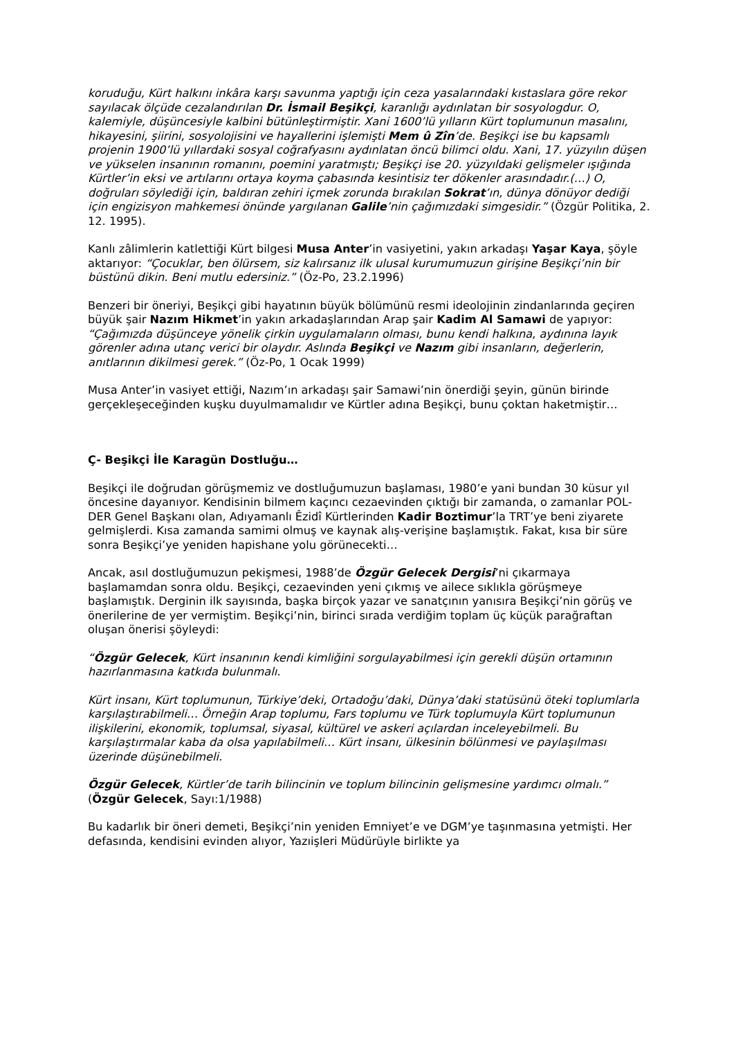koruduğu, Kürt halkını inkâra karşı savunma yaptığı için ceza yasalarındaki kıstaslara göre rekor sayılacak ölçüde cezalandırılan Dr. İsmail Beşikçi, karanlığı aydınlatan bir sosyologdur. O, kalemiyle, düşüncesiyle kalbini bütünleştirmiştir. Xani 1600’lü yılların Kürt toplumunun masalını, hikayesini, şiirini, sosyolojisini ve hayallerini işlemişti Mem û Zîn’de. Beşikçi ise bu kapsamlı projenin 1900’lü yıllardaki sosyal coğrafyasını aydınlatan öncü bilimci oldu. Xani, 17. yüzyılın düşen ve yükselen insanının romanını, poemini yaratmıştı; Beşikçi ise 20. yüzyıldaki gelişmeler ışığında Kürtler’in eksi ve artılarını ortaya koyma çabasında kesintisiz ter dökenler arasındadır.(…) O, doğruları söylediği için, baldıran zehiri içmek zorunda bırakılan Sokrat’ın, dünya dönüyor dediği için engizisyon mahkemesi önünde yargılanan Galile’nin çağımızdaki simgesidir.” (Özgür Politika, 2. 12. 1995).
Kanlı zâlimlerin katlettiği Kürt bilgesi Musa Anter’in vasiyetini, yakın arkadaşı Yaşar Kaya, şöyle aktarıyor: “Çocuklar, ben ölürsem, siz kalırsanız ilk ulusal kurumumuzun girişine Beşikçi’nin bir büstünü dikin. Beni mutlu edersiniz.” (Öz-Po, 23.2.1996)
Benzeri bir öneriyi, Beşikçi gibi hayatının büyük bölümünü resmi ideolojinin zindanlarında geçiren büyük şair Nazım Hikmet’in yakın arkadaşlarından Arap şair Kadim Al Samawi de yapıyor: “Çağımızda düşünceye yönelik çirkin uygulamaların olması, bunu kendi halkına, aydınına layık görenler adına utanç verici bir olaydır. Aslında Beşikçi ve Nazım gibi insanların, değerlerin, anıtlarının dikilmesi gerek.” (Öz-Po, 1 Ocak 1999)
Musa Anter’in vasiyet ettiği, Nazım’ın arkadaşı şair Samawi’nin önerdiği şeyin, günün birinde gerçekleşeceğinden kuşku duyulmamalıdır ve Kürtler adına Beşikçi, bunu çoktan haketmiştir…
Ç- Beşikçi İle Karagün Dostluğu…
Beşikçi ile doğrudan görüşmemiz ve dostluğumuzun başlaması, 1980’e yani bundan 30 küsur yıl öncesine dayanıyor. Kendisinin bilmem kaçıncı cezaevinden çıktığı bir zamanda, o zamanlar POL-DER Genel Başkanı olan, Adıyamanlı Êzidî Kürtlerinden Kadir Boztimur’la TRT’ye beni ziyarete gelmişlerdi. Kısa zamanda samimi olmuş ve kaynak alış-verişine başlamıştık. Fakat, kısa bir süre sonra Beşikçi’ye yeniden hapishane yolu görünecekti…
Ancak, asıl dostluğumuzun pekişmesi, 1988’de Özgür Gelecek Dergisi’ni çıkarmaya başlamamdan sonra oldu. Beşikçi, cezaevinden yeni çıkmış ve ailece sıklıkla görüşmeye başlamıştık. Derginin ilk sayısında, başka birçok yazar ve sanatçının yanısıra Beşikçi’nin görüş ve önerilerine de yer vermiştim. Beşikçi’nin, birinci sırada verdiğim toplam üç küçük parağraftan oluşan önerisi şöyleydi:
“Özgür Gelecek, Kürt insanının kendi kimliğini sorgulayabilmesi için gerekli düşün ortamının hazırlanmasına katkıda bulunmalı.
Kürt insanı, Kürt toplumunun, Türkiye’deki, Ortadoğu’daki, Dünya’daki statüsünü öteki toplumlarla karşılaştırabilmeli… Örneğin Arap toplumu, Fars toplumu ve Türk toplumuyla Kürt toplumunun ilişkilerini, ekonomik, toplumsal, siyasal, kültürel ve askeri açılardan inceleyebilmeli. Bu karşılaştırmalar kaba da olsa yapılabilmeli… Kürt insanı, ülkesinin bölünmesi ve paylaşılması üzerinde düşünebilmeli.
Özgür Gelecek, Kürtler’de tarih bilincinin ve toplum bilincinin gelişmesine yardımcı olmalı.” (Özgür Gelecek, Sayı:1/1988)
Bu kadarlık bir öneri demeti, Beşikçi’nin yeniden Emniyet’e ve DGM’ye taşınmasına yetmişti. Her defasında, kendisini evinden alıyor, Yazıişleri Müdürüyle birlikte ya